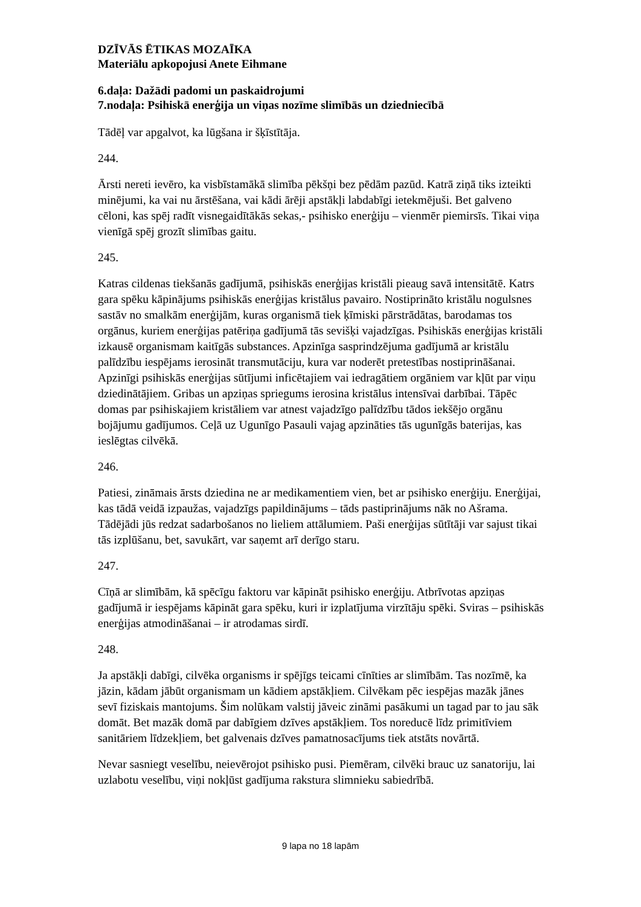DZĪVĀS ĒTIKAS MOZAĪKA
Materiālu apkopojusi Anete Eihmane
6.daļa: Dažādi padomi un paskaidrojumi
7.nodaļa: Psihiskā enerģija un viņas nozīme slimībās un dziedniecībā
Tādēļ var apgalvot, ka lūgšana ir šķīstītāja.
244.
Ārsti nereti ievēro, ka visbīstamākā slimība pēkšņi bez pēdām pazūd. Katrā ziņā tiks izteikti minējumi, ka vai nu ārstēšana, vai kādi ārēji apstākļi labdabīgi ietekmējuši. Bet galveno cēloni, kas spēj radīt visnegaidītākās sekas,- psihisko enerģiju – vienmēr piemirsīs. Tikai viņa vienīgā spēj grozīt slimības gaitu.
245.
Katras cildenas tiekšanās gadījumā, psihiskās enerģijas kristāli pieaug savā intensitātē. Katrs gara spēku kāpinājums psihiskās enerģijas kristālus pavairo. Nostiprināto kristālu nogulsnes sastāv no smalkām enerģijām, kuras organismā tiek ķīmiski pārstrādātas, barodamas tos orgānus, kuriem enerģijas patēriņa gadījumā tās sevišķi vajadzīgas. Psihiskās enerģijas kristāli izkausē organismam kaitīgās substances. Apzinīga sasprindzējuma gadījumā ar kristālu palīdzību iespējams ierosināt transmutāciju, kura var noderēt pretestības nostiprināšanai. Apzinīgi psihiskās enerģijas sūtījumi inficētajiem vai iedragātiem orgāniem var kļūt par viņu dziedinātājiem. Gribas un apziņas spriegums ierosina kristālus intensīvai darbībai. Tāpēc domas par psihiskajiem kristāliem var atnest vajadzīgo palīdzību tādos iekšējo orgānu bojājumu gadījumos. Ceļā uz Ugunīgo Pasauli vajag apzināties tās ugunīgās baterijas, kas ieslēgtas cilvēkā.
246.
Patiesi, zināmais ārsts dziedina ne ar medikamentiem vien, bet ar psihisko enerģiju. Enerģijai, kas tādā veidā izpaužas, vajadzīgs papildinājums – tāds pastiprinājums nāk no Ašrama. Tādējādi jūs redzat sadarbošanos no lieliem attālumiem. Paši enerģijas sūtītāji var sajust tikai tās izplūšanu, bet, savukārt, var saņemt arī derīgo staru.
247.
Cīņā ar slimībām, kā spēcīgu faktoru var kāpināt psihisko enerģiju. Atbrīvotas apziņas gadījumā ir iespējams kāpināt gara spēku, kuri ir izplatījuma virzītāju spēki. Sviras – psihiskās enerģijas atmodināšanai – ir atrodamas sirdī.
248.
Ja apstākļi dabīgi, cilvēka organisms ir spējīgs teicami cīnīties ar slimībām. Tas nozīmē, ka jāzin, kādam jābūt organismam un kādiem apstākļiem. Cilvēkam pēc iespējas mazāk jānes sevī fiziskais mantojums. Šim nolūkam valstij jāveic zināmi pasākumi un tagad par to jau sāk domāt. Bet mazāk domā par dabīgiem dzīves apstākļiem. Tos noreducē līdz primitīviem sanitāriem līdzekļiem, bet galvenais dzīves pamatnosacījums tiek atstāts novārtā.
Nevar sasniegt veselību, neievērojot psihisko pusi. Piemēram, cilvēki brauc uz sanatoriju, lai uzlabotu veselību, viņi nokļūst gadījuma rakstura slimnieku sabiedrībā.
9 lapa no 18 lapām